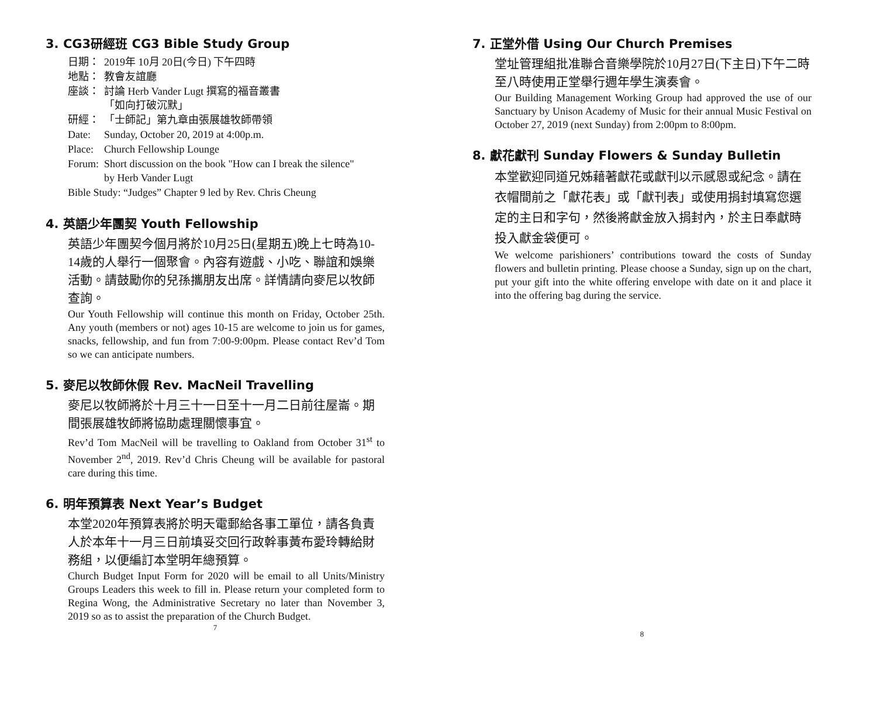3. CG3研經班 CG3 Bible Study Group
| 日期： | 2019年 10月 20日(今日) 下午四時 |
| 地點： | 教會友誼廳 |
| 座談： | 討論 Herb Vander Lugt 撰寫的福音叢書 「如向打破沉默」 |
| 研經： | 「士師記」第九章由張展雄牧師帶領 |
| Date: | Sunday, October 20, 2019 at 4:00p.m. |
| Place: | Church Fellowship Lounge |
| Forum: | Short discussion on the book "How can I break the silence" by Herb Vander Lugt |
| Bible Study: “Judges” Chapter 9 led by Rev. Chris Cheung | |
4. 英語少年團契 Youth Fellowship
英語少年團契今個月將於10月25日(星期五)晚上七時為10-14歲的人舉行一個聚會。內容有遊戲、小吃、聯誼和娛樂活動。請鼓勵你的兒孫攜朋友出席。詳情請向麥尼以牧師查詢。
Our Youth Fellowship will continue this month on Friday, October 25th. Any youth (members or not) ages 10-15 are welcome to join us for games, snacks, fellowship, and fun from 7:00-9:00pm. Please contact Rev’d Tom so we can anticipate numbers.
5. 麥尼以牧師休假 Rev. MacNeil Travelling
麥尼以牧師將於十月三十一日至十一月二日前往屋崙。期間張展雄牧師將協助處理關懷事宜。
Rev’d Tom MacNeil will be travelling to Oakland from October 31<sup>st</sup> to November 2<sup>nd</sup>, 2019. Rev’d Chris Cheung will be available for pastoral care during this time.
6. 明年預算表 Next Year’s Budget
本堂2020年預算表將於明天電郵給各事工單位，請各負責人於本年十一月三日前填妥交回行政幹事黃布愛玲轉給財務組，以便編訂本堂明年總預算。
Church Budget Input Form for 2020 will be email to all Units/Ministry Groups Leaders this week to fill in. Please return your completed form to Regina Wong, the Administrative Secretary no later than November 3, 2019 so as to assist the preparation of the Church Budget.
7
7. 正堂外借 Using Our Church Premises
堂址管理組批准聯合音樂學院於10月27日(下主日)下午二時至八時使用正堂舉行週年學生演奏會。
Our Building Management Working Group had approved the use of our Sanctuary by Unison Academy of Music for their annual Music Festival on October 27, 2019 (next Sunday) from 2:00pm to 8:00pm.
8. 獻花獻刊 Sunday Flowers & Sunday Bulletin
本堂歡迎同道兄姊藉著獻花或獻刊以示感恩或紀念。請在衣帽間前之「獻花表」或「獻刊表」或使用捐封填寫您選定的主日和字句，然後將獻金放入捐封內，於主日奉獻時投入獻金袋便可。
We welcome parishioners’ contributions toward the costs of Sunday flowers and bulletin printing. Please choose a Sunday, sign up on the chart, put your gift into the white offering envelope with date on it and place it into the offering bag during the service.
8